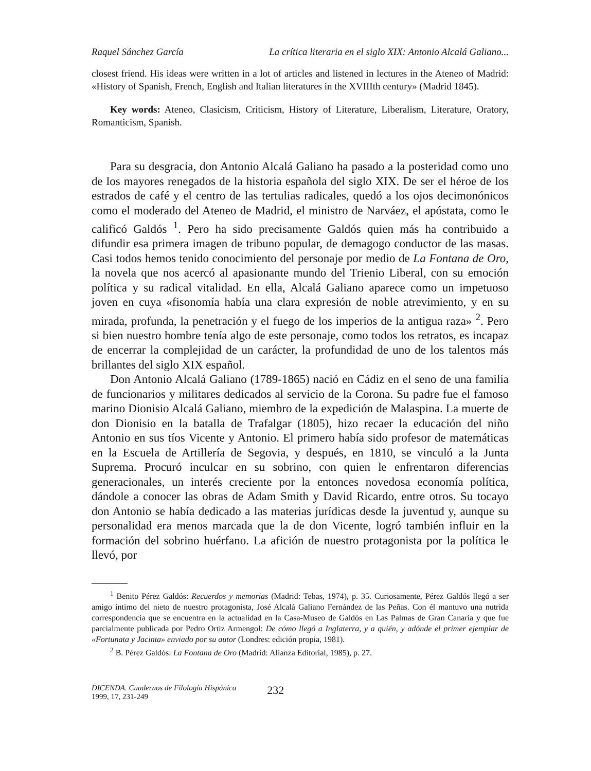Raquel Sánchez García La crítica literaria en el siglo XIX: Antonio Alcalá Galiano...
closest friend. His ideas were written in a lot of articles and listened in lectures in the Ateneo of Madrid: «History of Spanish, French, English and Italian literatures in the XVIIIth century» (Madrid 1845).
Key words: Ateneo, Clasicism, Criticism, History of Literature, Liberalism, Literature, Oratory, Romanticism, Spanish.
Para su desgracia, don Antonio Alcalá Galiano ha pasado a la posteridad como uno de los mayores renegados de la historia española del siglo XIX. De ser el héroe de los estrados de café y el centro de las tertulias radicales, quedó a los ojos decimonónicos como el moderado del Ateneo de Madrid, el ministro de Narváez, el apóstata, como le calificó Galdós <sup>1</sup>. Pero ha sido precisamente Galdós quien más ha contribuido a difundir esa primera imagen de tribuno popular, de demagogo conductor de las masas. Casi todos hemos tenido conocimiento del personaje por medio de La Fontana de Oro, la novela que nos acercó al apasionante mundo del Trienio Liberal, con su emoción política y su radical vitalidad. En ella, Alcalá Galiano aparece como un impetuoso joven en cuya «fisonomía había una clara expresión de noble atrevimiento, y en su mirada, profunda, la penetración y el fuego de los imperios de la antigua raza» <sup>2</sup>. Pero si bien nuestro hombre tenía algo de este personaje, como todos los retratos, es incapaz de encerrar la complejidad de un carácter, la profundidad de uno de los talentos más brillantes del siglo XIX español.
Don Antonio Alcalá Galiano (1789-1865) nació en Cádiz en el seno de una familia de funcionarios y militares dedicados al servicio de la Corona. Su padre fue el famoso marino Dionisio Alcalá Galiano, miembro de la expedición de Malaspina. La muerte de don Dionisio en la batalla de Trafalgar (1805), hizo recaer la educación del niño Antonio en sus tíos Vicente y Antonio. El primero había sido profesor de matemáticas en la Escuela de Artillería de Segovia, y después, en 1810, se vinculó a la Junta Suprema. Procuró inculcar en su sobrino, con quien le enfrentaron diferencias generacionales, un interés creciente por la entonces novedosa economía política, dándole a conocer las obras de Adam Smith y David Ricardo, entre otros. Su tocayo don Antonio se había dedicado a las materias jurídicas desde la juventud y, aunque su personalidad era menos marcada que la de don Vicente, logró también influir en la formación del sobrino huérfano. La afición de nuestro protagonista por la política le llevó, por
<sup>1</sup> Benito Pérez Galdós: Recuerdos y memorias (Madrid: Tebas, 1974), p. 35. Curiosamente, Pérez Galdós llegó a ser amigo íntimo del nieto de nuestro protagonista, José Alcalá Galiano Fernández de las Peñas. Con él mantuvo una nutrida correspondencia que se encuentra en la actualidad en la Casa-Museo de Galdós en Las Palmas de Gran Canaria y que fue parcialmente publicada por Pedro Ortiz Armengol: De cómo llegó a Inglaterra, y a quién, y adónde el primer ejemplar de «Fortunata y Jacinta» enviado por su autor (Londres: edición propia, 1981).
<sup>2</sup> B. Pérez Galdós: La Fontana de Oro (Madrid: Alianza Editorial, 1985), p. 27.
DICENDA. Cuadernos de Filología Hispánica
1999, 17, 231-249
232